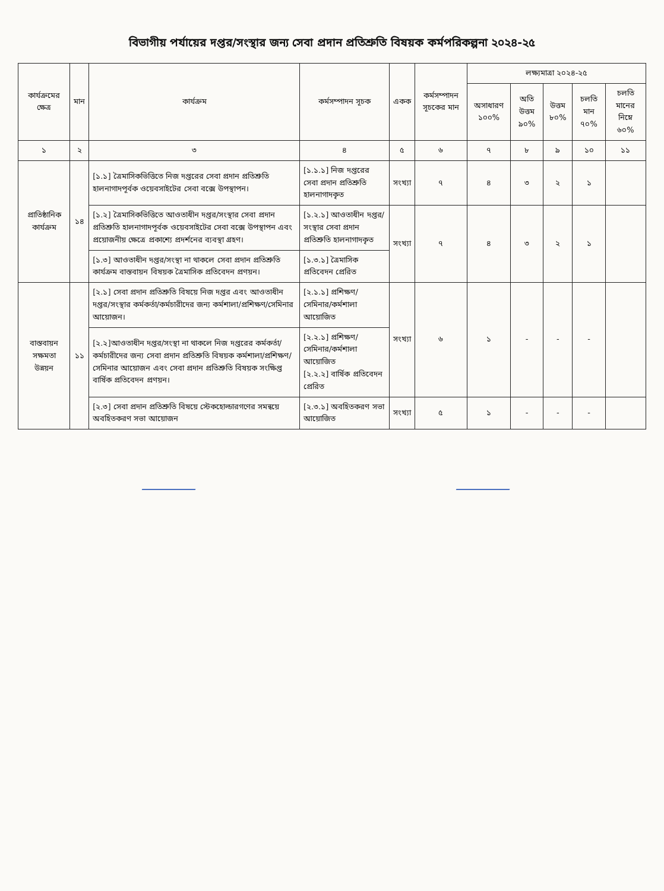বিভাগীয় পর্যায়ের দপ্তর/সংস্থার জন্য সেবা প্রদান প্রতিশ্রুতি বিষয়ক কর্মপরিকল্পনা ২০২৪-২৫
| কার্যক্রমের ক্ষেত্র | মান | কার্যক্রম | কর্মসম্পাদন সূচক | একক | কর্মসম্পাদন সূচকের মান | লক্ষ্যমাত্রা ২০২৪-২৫ | | | | |
| --- | --- | --- | --- | --- | --- | --- | --- | --- | --- | --- |
| | | | | | | অসাধারণ ১০০% | অতি উত্তম ৯০% | উত্তম ৮০% | চলতি মান ৭০% | চলতি মানের নিম্নে ৬০% |
| ১ | ২ | ৩ | ৪ | ৫ | ৬ | ৭ | ৮ | ৯ | ১০ | ১১ |
| প্রাতিষ্ঠানিক কার্যক্রম | ১৪ | [১.১] ত্রৈমাসিকভিত্তিতে নিজ দপ্তরের সেবা প্রদান প্রতিশ্রুতি হালনাগাদপূর্বক ওয়েবসাইটের সেবা বক্সে উপস্থাপন। | [১.১.১] নিজ দপ্তরের সেবা প্রদান প্রতিশ্রুতি হালনাগাদকৃত | সংখ্যা | ৭ | ৪ | ৩ | ২ | ১ | |
| | | [১.২] ত্রৈমাসিকভিত্তিতে আওতাধীন দপ্তর/সংস্থার সেবা প্রদান প্রতিশ্রুতি হালনাগাদপূর্বক ওয়েবসাইটের সেবা বক্সে উপস্থাপন এবং প্রয়োজনীয় ক্ষেত্রে প্রকাশ্যে প্রদর্শনের ব্যবস্থা গ্রহণ। | [১.২.১] আওতাধীন দপ্তর/সংস্থার সেবা প্রদান প্রতিশ্রুতি হালনাগাদকৃত | সংখ্যা | ৭ | ৪ | ৩ | ২ | ১ | |
| | | [১.৩] আওতাধীন দপ্তর/সংস্থা না থাকলে সেবা প্রদান প্রতিশ্রুতি কার্যক্রম বাস্তবায়ন বিষয়ক ত্রৈমাসিক প্রতিবেদন প্রণয়ন। | [১.৩.১] ত্রৈমাসিক প্রতিবেদন প্রেরিত | | | | | | | |
| বাস্তবায়ন সক্ষমতা উন্নয়ন | ১১ | [২.১] সেবা প্রদান প্রতিশ্রুতি বিষয়ে নিজ দপ্তর এবং আওতাধীন দপ্তর/সংস্থার কর্মকর্তা/কর্মচারীদের জন্য কর্মশালা/প্রশিক্ষণ/সেমিনার আয়োজন। | [২.১.১] প্রশিক্ষণ/সেমিনার/কর্মশালা আয়োজিত | সংখ্যা | ৬ | ১ | - | - | - | |
| | | [২.২]আওতাধীন দপ্তর/সংস্থা না থাকলে নিজ দপ্তরের কর্মকর্তা/কর্মচারীদের জন্য সেবা প্রদান প্রতিশ্রুতি বিষয়ক কর্মশালা/প্রশিক্ষণ/সেমিনার আয়োজন এবং সেবা প্রদান প্রতিশ্রুতি বিষয়ক সংক্ষিপ্ত বার্ষিক প্রতিবেদন প্রণয়ন। | [২.২.১] প্রশিক্ষণ/সেমিনার/কর্মশালা আয়োজিত [২.২.২] বার্ষিক প্রতিবেদন প্রেরিত | | | | | | | |
| | | [২.৩] সেবা প্রদান প্রতিশ্রুতি বিষয়ে স্টেকহোল্ডারগণের সমন্বয়ে অবহিতকরণ সভা আয়োজন | [২.৩.১] অবহিতকরণ সভা আয়োজিত | সংখ্যা | ৫ | ১ | - | - | - | |